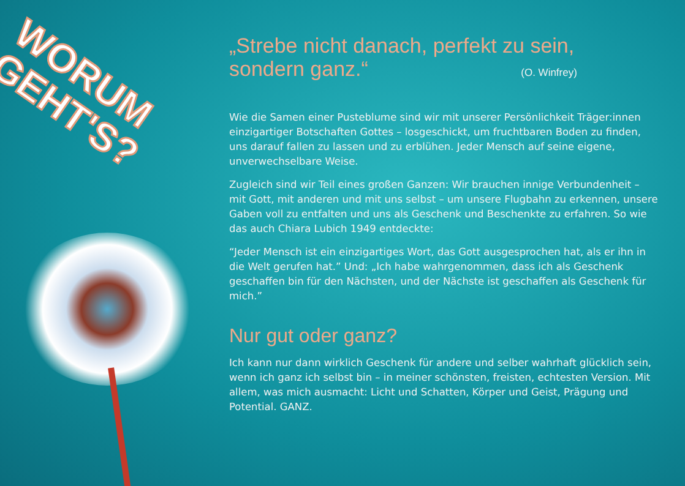WORUM
GEHT'S?
„Strebe nicht danach, perfekt zu sein,
sondern ganz.“ (O. Winfrey)
Wie die Samen einer Pusteblume sind wir mit unserer Persönlichkeit Träger:innen einzigartiger Botschaften Gottes – losgeschickt, um fruchtbaren Boden zu finden, uns darauf fallen zu lassen und zu erblühen. Jeder Mensch auf seine eigene, unverwechselbare Weise.
Zugleich sind wir Teil eines großen Ganzen: Wir brauchen innige Verbundenheit – mit Gott, mit anderen und mit uns selbst – um unsere Flugbahn zu erkennen, unsere Gaben voll zu entfalten und uns als Geschenk und Beschenkte zu erfahren. So wie das auch Chiara Lubich 1949 entdeckte:
“Jeder Mensch ist ein einzigartiges Wort, das Gott ausgesprochen hat, als er ihn in die Welt gerufen hat.” Und: „Ich habe wahrgenommen, dass ich als Geschenk geschaffen bin für den Nächsten, und der Nächste ist geschaffen als Geschenk für mich.”
Nur gut oder ganz?
Ich kann nur dann wirklich Geschenk für andere und selber wahrhaft glücklich sein, wenn ich ganz ich selbst bin – in meiner schönsten, freisten, echtesten Version. Mit allem, was mich ausmacht: Licht und Schatten, Körper und Geist, Prägung und Potential. GANZ.